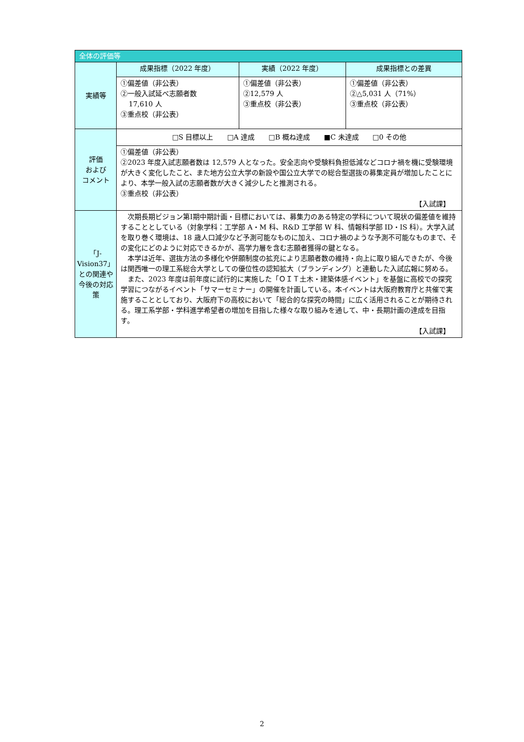| 全体の評価等 | | | |
| --- | --- | --- | --- |
| 実績等 | 成果指標（2022 年度） | 実績（2022 年度） | 成果指標との差異 |
| | ①偏差値（非公表） ②一般入試延べ志願者数 17,610 人 ③重点校（非公表） | ①偏差値（非公表） ②12,579 人 ③重点校（非公表） | ①偏差値（非公表） ②△5,031 人（71%） ③重点校（非公表） |
| 評価 および コメント | □S 目標以上 □A 達成 □B 概ね達成 ■C 未達成 □0 その他 | | |
| | ①偏差値（非公表） ②2023 年度入試志願者数は 12,579 人となった。安全志向や受験料負担低減などコロナ禍を機に受験環境が大きく変化したこと、また地方公立大学の新設や国公立大学での総合型選抜の募集定員が増加したことにより、本学一般入試の志願者数が大きく減少したと推測される。 ③重点校（非公表） 【入試課】 | | |
| 「J-Vision37」との関連や今後の対応策 | 次期長期ビジョン第Ⅰ期中期計画・目標においては、募集力のある特定の学科について現状の偏差値を維持することとしている（対象学科：工学部 A・M 科、R&D 工学部 W 科、情報科学部 ID・IS 科）。大学入試を取り巻く環境は、18 歳人口減少など予測可能なものに加え、コロナ禍のような予測不可能なものまで、その変化にどのように対応できるかが、高学力層を含む志願者獲得の鍵となる。 本学は近年、選抜方法の多様化や併願制度の拡充により志願者数の維持・向上に取り組んできたが、今後は関西唯一の理工系総合大学としての優位性の認知拡大（ブランディング）と連動した入試広報に努める。 また、2023 年度は前年度に試行的に実施した「ＯＩＴ土木・建築体感イベント」を基盤に高校での探究学習につながるイベント「サマーセミナー」の開催を計画している。本イベントは大阪府教育庁と共催で実施することとしており、大阪府下の高校において「総合的な探究の時間」に広く活用されることが期待される。理工系学部・学科進学希望者の増加を目指した様々な取り組みを通して、中・長期計画の達成を目指す。 【入試課】 | | |
2